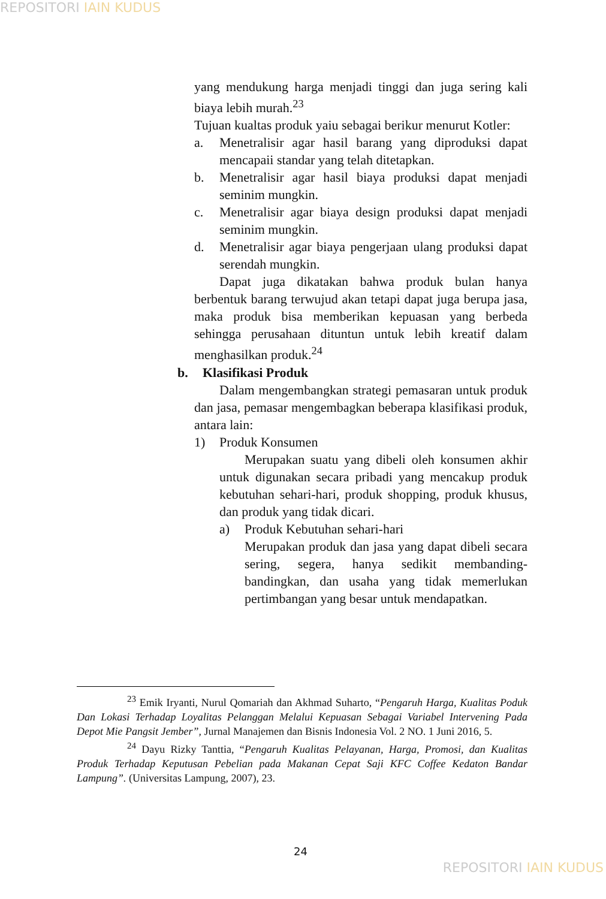REPOSITORI IAIN KUDUS
yang mendukung harga menjadi tinggi dan juga sering kali biaya lebih murah.<sup>23</sup>
Tujuan kualtas produk yaiu sebagai berikur menurut Kotler:
a. Menetralisir agar hasil barang yang diproduksi dapat mencapaii standar yang telah ditetapkan.
b. Menetralisir agar hasil biaya produksi dapat menjadi seminim mungkin.
c. Menetralisir agar biaya design produksi dapat menjadi seminim mungkin.
d. Menetralisir agar biaya pengerjaan ulang produksi dapat serendah mungkin.
Dapat juga dikatakan bahwa produk bulan hanya berbentuk barang terwujud akan tetapi dapat juga berupa jasa, maka produk bisa memberikan kepuasan yang berbeda sehingga perusahaan dituntun untuk lebih kreatif dalam menghasilkan produk.<sup>24</sup>
b. Klasifikasi Produk
Dalam mengembangkan strategi pemasaran untuk produk dan jasa, pemasar mengembagkan beberapa klasifikasi produk, antara lain:
1) Produk Konsumen
Merupakan suatu yang dibeli oleh konsumen akhir untuk digunakan secara pribadi yang mencakup produk kebutuhan sehari-hari, produk shopping, produk khusus, dan produk yang tidak dicari.
a) Produk Kebutuhan sehari-hari
Merupakan produk dan jasa yang dapat dibeli secara sering, segera, hanya sedikit membanding-bandingkan, dan usaha yang tidak memerlukan pertimbangan yang besar untuk mendapatkan.
<sup>23</sup> Emik Iryanti, Nurul Qomariah dan Akhmad Suharto, “Pengaruh Harga, Kualitas Poduk Dan Lokasi Terhadap Loyalitas Pelanggan Melalui Kepuasan Sebagai Variabel Intervening Pada Depot Mie Pangsit Jember”, Jurnal Manajemen dan Bisnis Indonesia Vol. 2 NO. 1 Juni 2016, 5.
<sup>24</sup> Dayu Rizky Tanttia, “Pengaruh Kualitas Pelayanan, Harga, Promosi, dan Kualitas Produk Terhadap Keputusan Pebelian pada Makanan Cepat Saji KFC Coffee Kedaton Bandar Lampung”. (Universitas Lampung, 2007), 23.
24
REPOSITORI IAIN KUDUS